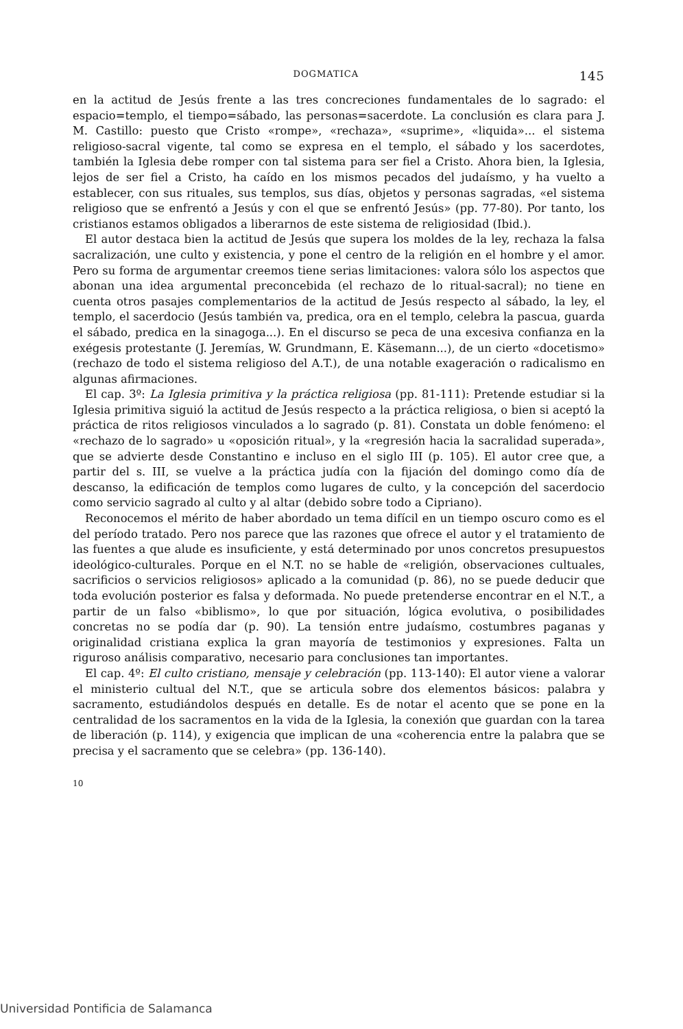DOGMATICA 145
en la actitud de Jesús frente a las tres concreciones fundamentales de lo sagrado: el espacio=templo, el tiempo=sábado, las personas=sacerdote. La conclusión es clara para J. M. Castillo: puesto que Cristo «rompe», «rechaza», «suprime», «liquida»... el sistema religioso-sacral vigente, tal como se expresa en el templo, el sábado y los sacerdotes, también la Iglesia debe romper con tal sistema para ser fiel a Cristo. Ahora bien, la Iglesia, lejos de ser fiel a Cristo, ha caído en los mismos pecados del judaísmo, y ha vuelto a establecer, con sus rituales, sus templos, sus días, objetos y personas sagradas, «el sistema religioso que se enfrentó a Jesús y con el que se enfrentó Jesús» (pp. 77-80). Por tanto, los cristianos estamos obligados a liberarnos de este sistema de religiosidad (Ibid.).
El autor destaca bien la actitud de Jesús que supera los moldes de la ley, rechaza la falsa sacralización, une culto y existencia, y pone el centro de la religión en el hombre y el amor. Pero su forma de argumentar creemos tiene serias limitaciones: valora sólo los aspectos que abonan una idea argumental preconcebida (el rechazo de lo ritual-sacral); no tiene en cuenta otros pasajes complementarios de la actitud de Jesús respecto al sábado, la ley, el templo, el sacerdocio (Jesús también va, predica, ora en el templo, celebra la pascua, guarda el sábado, predica en la sinagoga...). En el discurso se peca de una excesiva confianza en la exégesis protestante (J. Jeremías, W. Grundmann, E. Käsemann...), de un cierto «docetismo» (rechazo de todo el sistema religioso del A.T.), de una notable exageración o radicalismo en algunas afirmaciones.
El cap. 3º: La Iglesia primitiva y la práctica religiosa (pp. 81-111): Pretende estudiar si la Iglesia primitiva siguió la actitud de Jesús respecto a la práctica religiosa, o bien si aceptó la práctica de ritos religiosos vinculados a lo sagrado (p. 81). Constata un doble fenómeno: el «rechazo de lo sagrado» u «oposición ritual», y la «regresión hacia la sacralidad superada», que se advierte desde Constantino e incluso en el siglo III (p. 105). El autor cree que, a partir del s. III, se vuelve a la práctica judía con la fijación del domingo como día de descanso, la edificación de templos como lugares de culto, y la concepción del sacerdocio como servicio sagrado al culto y al altar (debido sobre todo a Cipriano).
Reconocemos el mérito de haber abordado un tema difícil en un tiempo oscuro como es el del período tratado. Pero nos parece que las razones que ofrece el autor y el tratamiento de las fuentes a que alude es insuficiente, y está determinado por unos concretos presupuestos ideológico-culturales. Porque en el N.T. no se hable de «religión, observaciones cultuales, sacrificios o servicios religiosos» aplicado a la comunidad (p. 86), no se puede deducir que toda evolución posterior es falsa y deformada. No puede pretenderse encontrar en el N.T., a partir de un falso «biblismo», lo que por situación, lógica evolutiva, o posibilidades concretas no se podía dar (p. 90). La tensión entre judaísmo, costumbres paganas y originalidad cristiana explica la gran mayoría de testimonios y expresiones. Falta un riguroso análisis comparativo, necesario para conclusiones tan importantes.
El cap. 4º: El culto cristiano, mensaje y celebración (pp. 113-140): El autor viene a valorar el ministerio cultual del N.T., que se articula sobre dos elementos básicos: palabra y sacramento, estudiándolos después en detalle. Es de notar el acento que se pone en la centralidad de los sacramentos en la vida de la Iglesia, la conexión que guardan con la tarea de liberación (p. 114), y exigencia que implican de una «coherencia entre la palabra que se precisa y el sacramento que se celebra» (pp. 136-140).
10
Universidad Pontificia de Salamanca